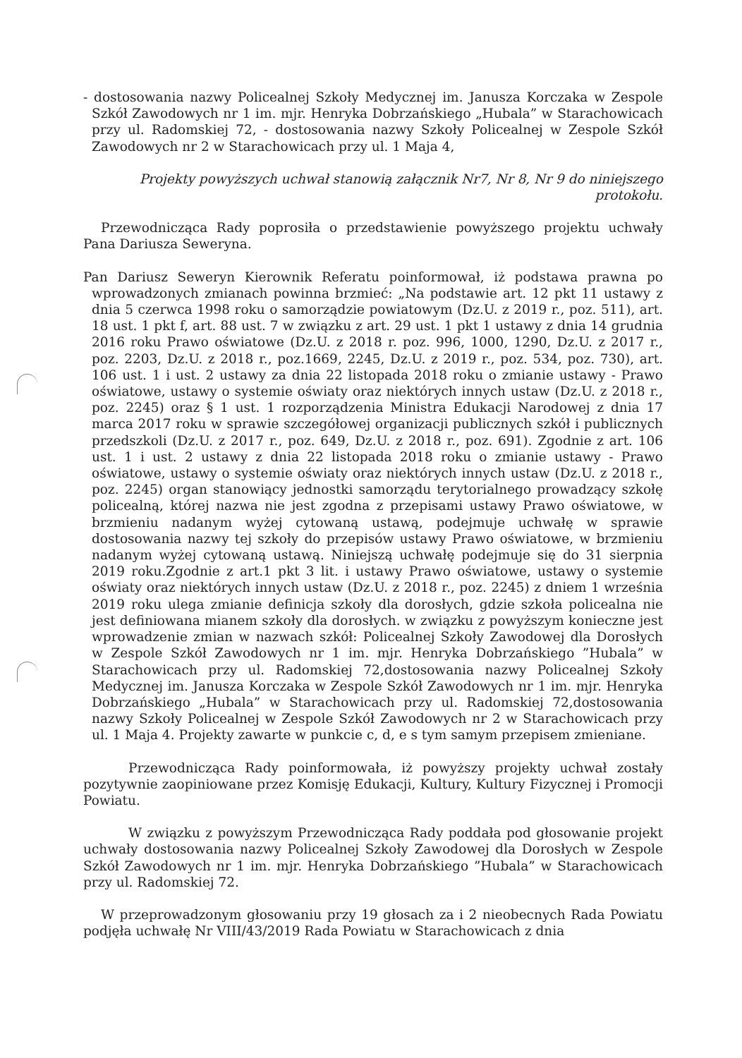- dostosowania nazwy Policealnej Szkoły Medycznej im. Janusza Korczaka w Zespole Szkół Zawodowych nr 1 im. mjr. Henryka Dobrzańskiego „Hubala” w Starachowicach przy ul. Radomskiej 72, - dostosowania nazwy Szkoły Policealnej w Zespole Szkół Zawodowych nr 2 w Starachowicach przy ul. 1 Maja 4,
Projekty powyższych uchwał stanowią załącznik Nr7, Nr 8, Nr 9 do niniejszego protokołu.
Przewodnicząca Rady poprosiła o przedstawienie powyższego projektu uchwały Pana Dariusza Seweryna.
Pan Dariusz Seweryn Kierownik Referatu poinformował, iż podstawa prawna po wprowadzonych zmianach powinna brzmieć: „Na podstawie art. 12 pkt 11 ustawy z dnia 5 czerwca 1998 roku o samorządzie powiatowym (Dz.U. z 2019 r., poz. 511), art. 18 ust. 1 pkt f, art. 88 ust. 7 w związku z art. 29 ust. 1 pkt 1 ustawy z dnia 14 grudnia 2016 roku Prawo oświatowe (Dz.U. z 2018 r. poz. 996, 1000, 1290, Dz.U. z 2017 r., poz. 2203, Dz.U. z 2018 r., poz.1669, 2245, Dz.U. z 2019 r., poz. 534, poz. 730), art. 106 ust. 1 i ust. 2 ustawy za dnia 22 listopada 2018 roku o zmianie ustawy - Prawo oświatowe, ustawy o systemie oświaty oraz niektórych innych ustaw (Dz.U. z 2018 r., poz. 2245) oraz § 1 ust. 1 rozporządzenia Ministra Edukacji Narodowej z dnia 17 marca 2017 roku w sprawie szczegółowej organizacji publicznych szkół i publicznych przedszkoli (Dz.U. z 2017 r., poz. 649, Dz.U. z 2018 r., poz. 691). Zgodnie z art. 106 ust. 1 i ust. 2 ustawy z dnia 22 listopada 2018 roku o zmianie ustawy - Prawo oświatowe, ustawy o systemie oświaty oraz niektórych innych ustaw (Dz.U. z 2018 r., poz. 2245) organ stanowiący jednostki samorządu terytorialnego prowadzący szkołę policealną, której nazwa nie jest zgodna z przepisami ustawy Prawo oświatowe, w brzmieniu nadanym wyżej cytowaną ustawą, podejmuje uchwałę w sprawie dostosowania nazwy tej szkoły do przepisów ustawy Prawo oświatowe, w brzmieniu nadanym wyżej cytowaną ustawą. Niniejszą uchwałę podejmuje się do 31 sierpnia 2019 roku.Zgodnie z art.1 pkt 3 lit. i ustawy Prawo oświatowe, ustawy o systemie oświaty oraz niektórych innych ustaw (Dz.U. z 2018 r., poz. 2245) z dniem 1 września 2019 roku ulega zmianie definicja szkoły dla dorosłych, gdzie szkoła policealna nie jest definiowana mianem szkoły dla dorosłych. w związku z powyższym konieczne jest wprowadzenie zmian w nazwach szkół: Policealnej Szkoły Zawodowej dla Dorosłych w Zespole Szkół Zawodowych nr 1 im. mjr. Henryka Dobrzańskiego ”Hubala” w Starachowicach przy ul. Radomskiej 72,dostosowania nazwy Policealnej Szkoły Medycznej im. Janusza Korczaka w Zespole Szkół Zawodowych nr 1 im. mjr. Henryka Dobrzańskiego „Hubala” w Starachowicach przy ul. Radomskiej 72,dostosowania nazwy Szkoły Policealnej w Zespole Szkół Zawodowych nr 2 w Starachowicach przy ul. 1 Maja 4. Projekty zawarte w punkcie c, d, e s tym samym przepisem zmieniane.
Przewodnicząca Rady poinformowała, iż powyższy projekty uchwał zostały pozytywnie zaopiniowane przez Komisję Edukacji, Kultury, Kultury Fizycznej i Promocji Powiatu.
W związku z powyższym Przewodnicząca Rady poddała pod głosowanie projekt uchwały dostosowania nazwy Policealnej Szkoły Zawodowej dla Dorosłych w Zespole Szkół Zawodowych nr 1 im. mjr. Henryka Dobrzańskiego ”Hubala” w Starachowicach przy ul. Radomskiej 72.
W przeprowadzonym głosowaniu przy 19 głosach za i 2 nieobecnych Rada Powiatu podjęła uchwałę Nr VIII/43/2019 Rada Powiatu w Starachowicach z dnia